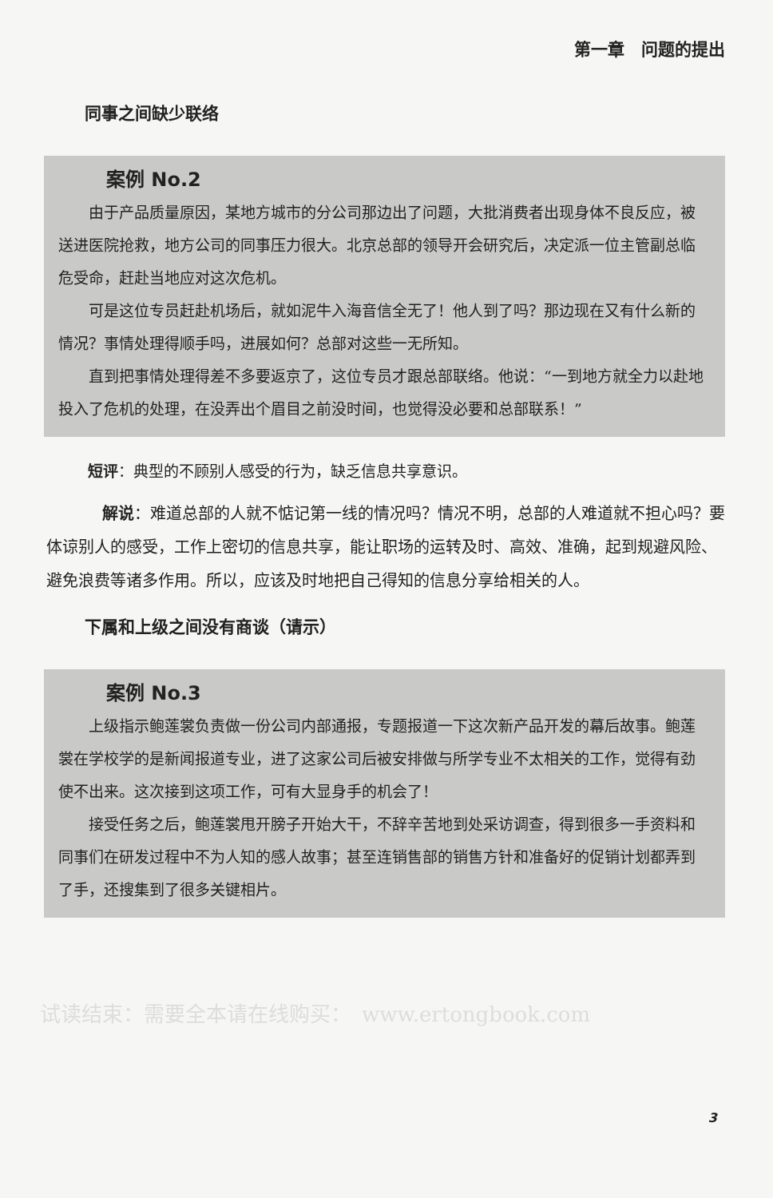第一章　问题的提出
同事之间缺少联络
案例 No.2
由于产品质量原因，某地方城市的分公司那边出了问题，大批消费者出现身体不良反应，被送进医院抢救，地方公司的同事压力很大。北京总部的领导开会研究后，决定派一位主管副总临危受命，赶赴当地应对这次危机。
可是这位专员赶赴机场后，就如泥牛入海音信全无了！他人到了吗？那边现在又有什么新的情况？事情处理得顺手吗，进展如何？总部对这些一无所知。
直到把事情处理得差不多要返京了，这位专员才跟总部联络。他说：“一到地方就全力以赴地投入了危机的处理，在没弄出个眉目之前没时间，也觉得没必要和总部联系！”
短评：典型的不顾别人感受的行为，缺乏信息共享意识。
解说：难道总部的人就不惦记第一线的情况吗？情况不明，总部的人难道就不担心吗？要体谅别人的感受，工作上密切的信息共享，能让职场的运转及时、高效、准确，起到规避风险、避免浪费等诸多作用。所以，应该及时地把自己得知的信息分享给相关的人。
下属和上级之间没有商谈（请示）
案例 No.3
上级指示鲍莲裳负责做一份公司内部通报，专题报道一下这次新产品开发的幕后故事。鲍莲裳在学校学的是新闻报道专业，进了这家公司后被安排做与所学专业不太相关的工作，觉得有劲使不出来。这次接到这项工作，可有大显身手的机会了！
接受任务之后，鲍莲裳甩开膀子开始大干，不辞辛苦地到处采访调查，得到很多一手资料和同事们在研发过程中不为人知的感人故事；甚至连销售部的销售方针和准备好的促销计划都弄到了手，还搜集到了很多关键相片。
3
试读结束：需要全本请在线购买：　www.ertongbook.com